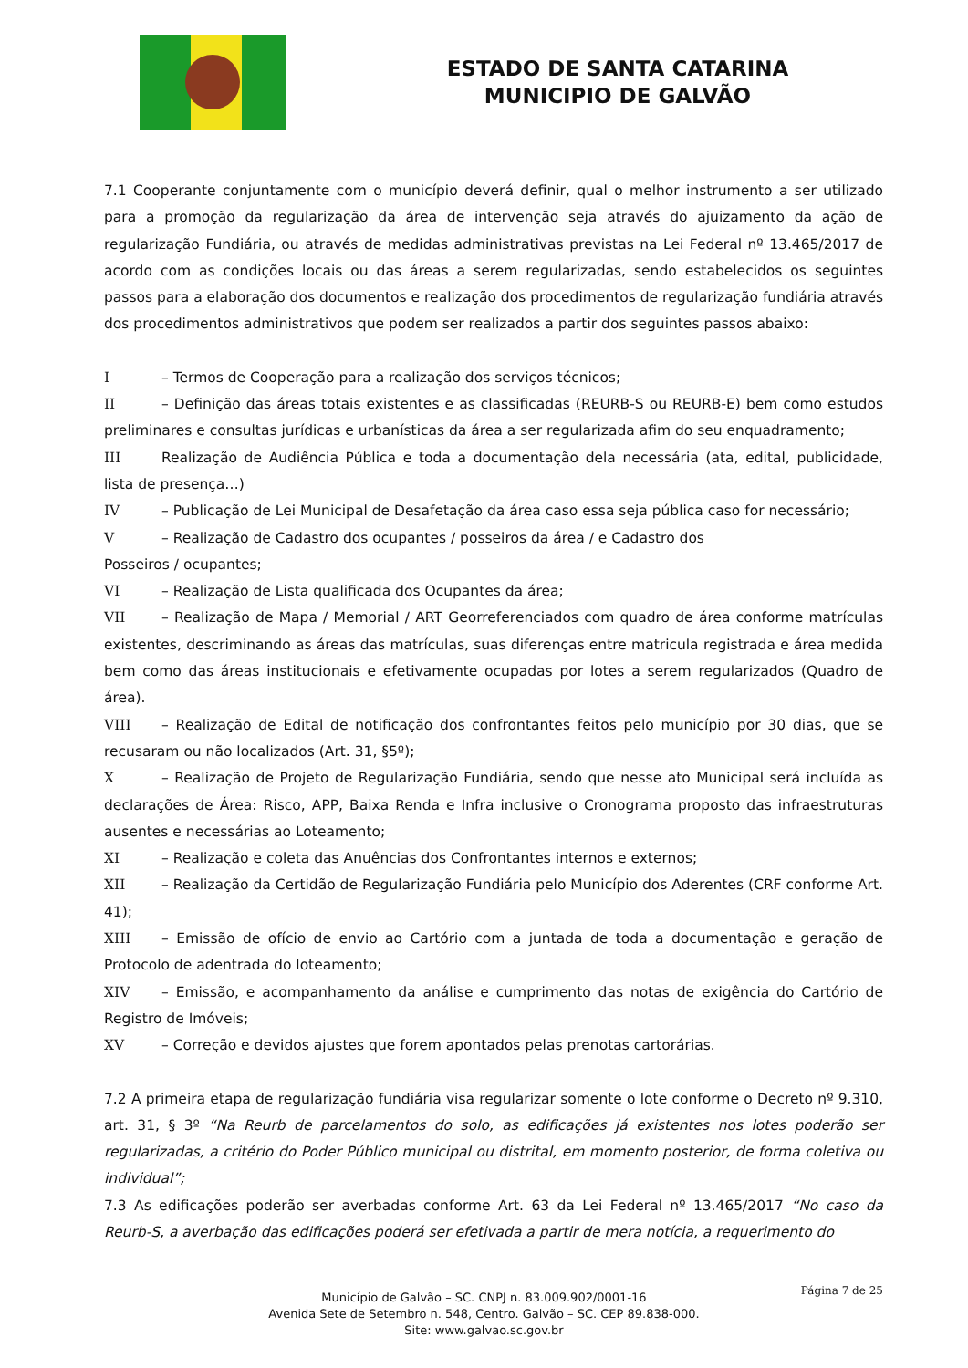ESTADO DE SANTA CATARINA
MUNICIPIO DE GALVÃO
7.1 Cooperante conjuntamente com o município deverá definir, qual o melhor instrumento a ser utilizado para a promoção da regularização da área de intervenção seja através do ajuizamento da ação de regularização Fundiária, ou através de medidas administrativas previstas na Lei Federal nº 13.465/2017 de acordo com as condições locais ou das áreas a serem regularizadas, sendo estabelecidos os seguintes passos para a elaboração dos documentos e realização dos procedimentos de regularização fundiária através dos procedimentos administrativos que podem ser realizados a partir dos seguintes passos abaixo:
I – Termos de Cooperação para a realização dos serviços técnicos;
II – Definição das áreas totais existentes e as classificadas (REURB-S ou REURB-E) bem como estudos preliminares e consultas jurídicas e urbanísticas da área a ser regularizada afim do seu enquadramento;
III Realização de Audiência Pública e toda a documentação dela necessária (ata, edital, publicidade, lista de presença…)
IV – Publicação de Lei Municipal de Desafetação da área caso essa seja pública caso for necessário;
V – Realização de Cadastro dos ocupantes / posseiros da área / e Cadastro dos
Posseiros / ocupantes;
VI – Realização de Lista qualificada dos Ocupantes da área;
VII – Realização de Mapa / Memorial / ART Georreferenciados com quadro de área conforme matrículas existentes, descriminando as áreas das matrículas, suas diferenças entre matricula registrada e área medida bem como das áreas institucionais e efetivamente ocupadas por lotes a serem regularizados (Quadro de área).
VIII – Realização de Edital de notificação dos confrontantes feitos pelo município por 30 dias, que se recusaram ou não localizados (Art. 31, §5º);
X – Realização de Projeto de Regularização Fundiária, sendo que nesse ato Municipal será incluída as declarações de Área: Risco, APP, Baixa Renda e Infra inclusive o Cronograma proposto das infraestruturas ausentes e necessárias ao Loteamento;
XI – Realização e coleta das Anuências dos Confrontantes internos e externos;
XII – Realização da Certidão de Regularização Fundiária pelo Município dos Aderentes (CRF conforme Art. 41);
XIII – Emissão de ofício de envio ao Cartório com a juntada de toda a documentação e geração de Protocolo de adentrada do loteamento;
XIV – Emissão, e acompanhamento da análise e cumprimento das notas de exigência do Cartório de Registro de Imóveis;
XV – Correção e devidos ajustes que forem apontados pelas prenotas cartorárias.
7.2 A primeira etapa de regularização fundiária visa regularizar somente o lote conforme o Decreto nº 9.310, art. 31, § 3º “Na Reurb de parcelamentos do solo, as edificações já existentes nos lotes poderão ser regularizadas, a critério do Poder Público municipal ou distrital, em momento posterior, de forma coletiva ou individual”;
7.3 As edificações poderão ser averbadas conforme Art. 63 da Lei Federal nº 13.465/2017 “No caso da Reurb-S, a averbação das edificações poderá ser efetivada a partir de mera notícia, a requerimento do
Página 7 de 25
Município de Galvão – SC. CNPJ n. 83.009.902/0001-16
Avenida Sete de Setembro n. 548, Centro. Galvão – SC. CEP 89.838-000.
Site: www.galvao.sc.gov.br